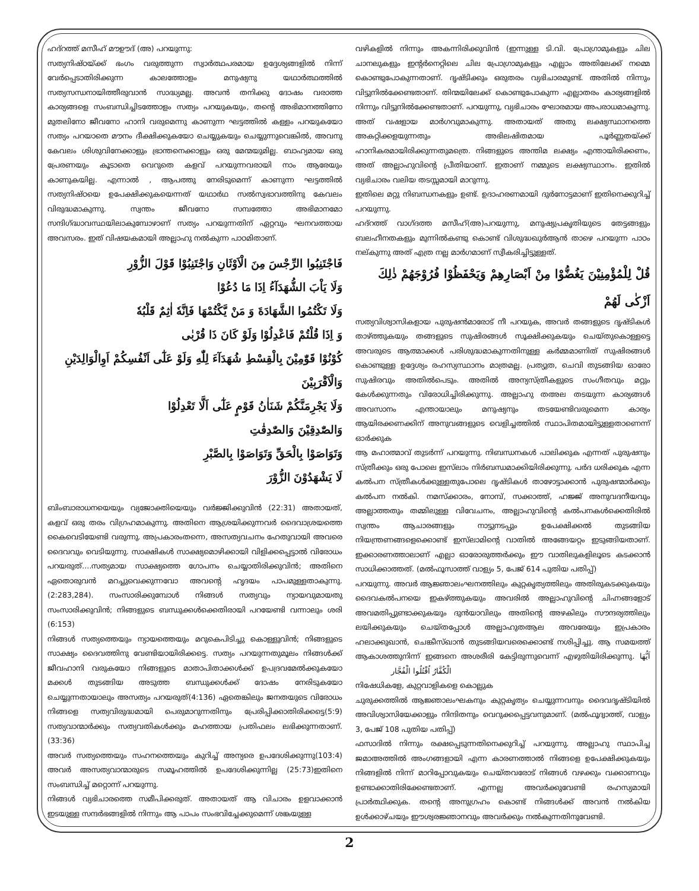ഹദ്റത്ത് മസീഹ് മൗഊദ് (അ) പറയുന്നു:
സത്യനിഷ്ഠയ്ക്ക് ഭംഗം വരുത്തുന്ന സ്വാർത്ഥപരമായ ഉദ്ദേശ്യങ്ങളിൽ നിന്ന് വേർപ്പെടാതിരിക്കുന്ന കാലത്തോളം മനുഷ്യനു യഥാർത്ഥത്തിൽ സത്യസന്ധനായിത്തീരുവാൻ സാദ്ധ്യമല്ല. അവൻ തനിക്കു ദോഷം വരാത്ത കാര്യങ്ങളെ സംബന്ധിച്ചിടത്തോളം സത്യം പറയുകയും, തന്റെ അഭിമാനത്തിനോ മുതലിനോ ജീവനോ ഹാനി വരുമെന്നു കാണുന്ന ഘട്ടത്തിൽ കള്ളം പറയുകയോ സത്യം പറയാതെ മൗനം ദീക്ഷിക്കുകയോ ചെയ്യുകയും ചെയ്യുന്നുവെങ്കിൽ, അവനു കേവലം ശിശുവിനേക്കാളും ഭ്രാന്തനെക്കാളും ഒരു മേന്മയുമില്ല. ബാഹ്യമായ ഒരു പ്രേരണയും കൂടാതെ വെറുതെ കളവ് പറയുന്നവരായി നാം ആരേയും കാണുകയില്ല. എന്നാൽ , ആപത്തു നേരിടുമെന്ന് കാണുന്ന ഘട്ടത്തിൽ സത്യനിഷ്ഠയെ ഉപേക്ഷിക്കുകയെന്നത് യഥാർഥ സൽസ്വഭാവത്തിനു കേവലം വിരുദ്ധമാകുന്നു. സ്വന്തം ജീവനോ സമ്പത്തോ അഭിമാനമോ സന്ദിഗ്ദ്ധാവസ്ഥയിലാകുമ്പോഴാണ് സത്യം പറയുന്നതിന് ഏറ്റവും ഘനവത്തായ അവസരം. ഇത് വിഷയകമായി അല്ലാഹു നൽകുന്ന പാഠമിതാണ്.
فَاجْتَنِبُوا الرِّجْسَ مِنَ الْاَوْثَانِ وَاجْتَنِبُوْا قَوْلَ الزُّوْرِ
وَلَا يَاْبَ الشُّهَدَآءُ اِذَا مَا دُعُوْا
وَلَا تَكْتُمُوا الشَّهَادَةَ وَ مَنْ يَّكْتُمْهَا فَاِنَّهٗ اٰثِمٌ قَلْبُهٗ
وَ اِذَا قُلْتُمْ فَاعْدِلُوْا وَلَوْ كَانَ ذَا قُرْبٰى
كُوْنُوْا قَوّٰمِيْنَ بِالْقِسْطِ شُهَدَآءَ لِلّٰهِ وَلَوْ عَلٰٓى اَنْفُسِكُمْ اَوِالْوَالِدَيْنِ وَالْاَقْرَبِيْنَ
وَلَا يَجْرِمَنَّكُمْ شَنَاٰنُ قَوْمٍ عَلٰٓى اَلَّا تَعْدِلُوْا
وَالصّٰدِقِيْنَ وَالصّٰدِقٰتِ
وَتَوَاصَوْا بِالْحَقِّ وَتَوَاصَوْا بِالصَّبْرِ
لَا يَشْهَدُوْنَ الزُّوْرَ
ബിംബാരാധനയെയും വ്യജോക്തിയെയും വർജ്ജിക്കുവിൻ (22:31) അതായത്, കളവ് ഒരു തരം വിഗ്രഹമാകുന്നു. അതിനെ ആശ്രയിക്കുന്നവർ ദൈവാശ്രയത്തെ കൈവെടിയേണ്ടി വരുന്നു. അപ്രകാരംതന്നെ, അസത്യവചനം ഹേതുവായി അവരെ ദൈവവും വെടിയുന്നു. സാക്ഷികൾ സാക്ഷ്യമൊഴിക്കായി വിളിക്കപ്പെട്ടാൽ വിരോധം പറയരുത്….സത്യമായ സാക്ഷ്യത്തെ ഗോപനം ചെയ്യാതിരിക്കുവിൻ; അതിനെ ഏതൊരുവൻ മറച്ചുവെക്കുന്നവോ അവന്റെ ഹൃദയം പാപമുള്ളതാകുന്നു. (2:283,284). സംസാരിക്കുമ്പോൾ നിങ്ങൾ സത്യവും ന്യായവുമായതു സംസാരിക്കുവിൻ; നിങ്ങളുടെ ബന്ധുക്കൾക്കെതിരായി പറയേണ്ടി വന്നാലും ശരി (6:153)
നിങ്ങൾ സത്യത്തെയും ന്യായത്തെയും മറുകെപിടിച്ചു കൊള്ളുവിൻ; നിങ്ങളുടെ സാക്ഷ്യം ദൈവത്തിനു വേണ്ടിയായിരിക്കട്ടെ. സത്യം പറയുന്നതുമൂലം നിങ്ങൾക്ക് ജീവഹാനി വരുകയോ നിങ്ങളുടെ മാതാപിതാക്കൾക്ക് ഉപദ്രവമേൽക്കുകയോ മക്കൾ തുടങ്ങിയ അടുത്ത ബന്ധുക്കൾക്ക് ദോഷം നേരിടുകയോ ചെയ്യുന്നതായാലും അസത്യം പറയരുത്(4:136) ഏതെങ്കിലും ജനതയുടെ വിരോധം നിങ്ങളെ സത്യവിരുദ്ധമായി പെരുമാറുന്നതിനും പ്രേരിപ്പിക്കാതിരിക്കട്ടെ(5:9) സത്യവാന്മാർക്കും സത്യവതികൾക്കും മഹത്തായ പ്രതിഫലം ലഭിക്കുന്നതാണ്. (33:36)
അവർ സത്യത്തെയും സഹനത്തെയും കുറിച്ച് അന്യരെ ഉപദേശിക്കുന്നു(103:4) അവർ അസത്യവാന്മാരുടെ സമൂഹത്തിൽ ഉപദേശിക്കുന്നില്ല (25:73)ഇതിനെ സംബന്ധിച്ച് മറ്റൊന്ന് പറയുന്നു.
നിങ്ങൾ വ്യഭിചാരത്തെ സമീപിക്കരുത്. അതായത് ആ വിചാരം ഉളവാക്കാൻ ഇടയുള്ള സന്ദർഭങ്ങളിൽ നിന്നും ആ പാപം സംഭവിച്ചേക്കുമെന്ന് ശങ്കയുള്ള
വഴികളിൽ നിന്നും അകന്നിരിക്കുവിൻ (ഇന്നുള്ള ടി.വി. പ്രോഗ്രാമുകളും ചില ചാനലുകളും ഇന്റർനെറ്റിലെ ചില പ്രോഗ്രാമുകളും എല്ലാം അതിലേക്ക് നമ്മെ കൊണ്ടുപോകുന്നതാണ്. ദൃഷ്ടിക്കും ഒരുതരം വ്യഭിചാരമുണ്ട്. അതിൽ നിന്നും വിട്ടുനിൽക്കേണ്ടതാണ്. തിന്മയിലേക്ക് കൊണ്ടുപോകുന്ന എല്ലാതരം കാര്യങ്ങളിൽ നിന്നും വിട്ടുനിൽക്കേണ്ടതാണ്. പറയുന്നു, വ്യഭിചാരം ഘോരമായ അപരാധമാകുന്നു. അത് വഷളായ മാർഗവുമാകുന്നു. അതായത് അതു ലക്ഷ്യസ്ഥാനത്തെ അകറ്റിക്കളയുന്നതും അഭിലഷിതമായ പൂർണ്ണതയ്ക്ക് ഹാനികരമായിരിക്കുന്നതുമത്രെ. നിങ്ങളുടെ അന്തിമ ലക്ഷ്യം എന്തായിരിക്കണം, അത് അല്ലാഹുവിന്റെ പ്രീതിയാണ്. ഇതാണ് നമ്മുടെ ലക്ഷ്യസ്ഥാനം. ഇതിൽ വ്യഭിചാരം വലിയ തടസ്സമായി മാറുന്നു.
ഇതിലെ മറ്റു നിബന്ധനകളും ഉണ്ട്. ഉദാഹരണമായി ദുർനോട്ടമാണ് ഇതിനെക്കുറിച്ച് പറയുന്നു.
ഹദ്റത്ത് വാഗ്ദത്ത മസീഹ്(അ)പറയുന്നു, മനുഷ്യപ്രകൃതിയുടെ തേട്ടങ്ങളും ബലഹീനതകളും മുന്നിൽകണ്ടു കൊണ്ട് വിശുദ്ധഖുർആൻ താഴെ പറയുന്ന പാഠം നല്കുന്നു അത് എത്ര നല്ല മാർഗമാണ് സ്വീകരിച്ചിട്ടുള്ളത്.
قُلْ لِلْمُؤْمِنِيْنَ يَغُضُّوْا مِنْ اَبْصَارِهِمْ وَيَحْفَظُوْا فُرُوْجَهُمْ ذٰلِكَ اَزْكٰى لَهُمْ
സത്യവിശ്വാസികളായ പുരുഷൻമാരോട് നീ പറയുക, അവർ തങ്ങളുടെ ദൃഷ്ടികൾ താഴ്ത്തുകയും തങ്ങളുടെ സുഷിരങ്ങൾ സൂക്ഷിക്കുകയും ചെയ്തുകൊള്ളട്ടെ അവരുടെ ആത്മാക്കൾ പരിശുദ്ധമാകുന്നതിനുള്ള കർമ്മമാണിത് സുഷിരങ്ങൾ കൊണ്ടുള്ള ഉദ്ദേശ്യം രഹസ്യസ്ഥാനം മാത്രമല്ല. പ്രത്യുത, ചെവി തുടങ്ങിയ ഓരോ സുഷിരവും അതിൽപെടും. അതിൽ അന്യസ്ത്രീകളുടെ സംഗീതവും മറ്റും കേൾക്കുന്നതും വിരോധിച്ചിരിക്കുന്നു. അല്ലാഹു തഅല തടയുന്ന കാര്യങ്ങൾ അവസാനം എന്തായാലും മനുഷ്യനും തടയേണ്ടിവരുമെന്ന കാര്യം ആയിരക്കണക്കിന് അനുവങ്ങളുടെ വെളിച്ചത്തിൽ സ്ഥാപിതമായിട്ടുള്ളതാണെന്ന് ഓർക്കുക
ആ മഹാത്മാവ് തുടർന്ന് പറയുന്നു. നിബന്ധനകൾ പാലിക്കുക എന്നത് പുരുഷനും സ്ത്രീക്കും ഒരു പോലെ ഇസ്‌ലാം നിർബന്ധമാക്കിയിരിക്കുന്നു. പർദ ധരിക്കുക എന്ന കൽപന സ്ത്രീകൾക്കുള്ളതുപോലെ ദൃഷ്ടികൾ താഴോട്ടാക്കാൻ പുരുഷന്മാർക്കും കൽപന നൽകി. നമസ്ക്കാരം, നോമ്പ്, സക്കാത്ത്, ഹജ്ജ് അനുവദനീയവും അല്ലാത്തതും തമ്മിലുള്ള വിവേചനം, അല്ലാഹുവിന്റെ കൽപനകൾക്കെതിരിൽ സ്വന്തം ആചാരങ്ങളും നാട്ടുനടപ്പും ഉപേക്ഷിക്കൽ തുടങ്ങിയ നിയന്ത്രണങ്ങളെക്കൊണ്ട് ഇസ്‌ലാമിന്റെ വാതിൽ അങ്ങേയറ്റം ഇടുങ്ങിയതാണ്. ഇക്കാരണത്താലാണ് എല്ലാ ഓരോരുത്തർക്കും ഈ വാതിലുകളിലൂടെ കടക്കാൻ സാധിക്കാത്തത്. (മൽഫൂസാത്ത് വാള്യം 5, പേജ് 614 പുതിയ പതിപ്പ്)
പറയുന്നു. അവർ ആജ്ഞാലംഘനത്തിലും കുറ്റകൃത്യത്തിലും അതിരുകടക്കുകയും ദൈവകൽപനയെ ഇകഴ്ത്തുകയും അവരിൽ അല്ലാഹുവിന്റെ ചിഹ്നങ്ങളോട് അവമതിപ്പുണ്ടാക്കുകയും ദുൻയാവിലും അതിന്റെ അഴകിലും സൗന്ദര്യത്തിലും ലയിക്കുകയും ചെയ്തപ്പോൾ അല്ലാഹുതആല അവരേയും ഇപ്രകാരം ഹലാക്കുഖാൻ, ചെങ്കീസ്ഖാൻ തുടങ്ങിയവരെക്കൊണ്ട് നശിപ്പിച്ചു. ആ സമയത്ത് ആകാശത്തുനിന്ന് ഇങ്ങനെ അശരീരി കേട്ടിരുന്നുവെന്ന് എഴുതിയിരിക്കുന്നു. اَيُّهَا الْكُفَّارُ اُقْتُلُوا الْفُجَّار
നിഷേധികളേ, കുറ്റവാളികളെ കൊല്ലുക
ചുരുക്കത്തിൽ ആജ്ഞാലംഘകനും കുറ്റകൃത്യം ചെയ്യുന്നവനും ദൈവദൃഷ്ടിയിൽ അവിശ്വാസിയേക്കാളും നിന്ദിതനും വെറുക്കപ്പെട്ടവനുമാണ്. (മൽഫൂദ്വാത്ത്, വാള്യം 3, പേജ് 108 പുതിയ പതിപ്പ്)
ഫസാദിൽ നിന്നും രക്ഷപ്പെടുന്നതിനെക്കുറിച്ച് പറയുന്നു. അല്ലാഹു സ്ഥാപിച്ച ജമാഅത്തിൽ അംഗങ്ങളായി എന്ന കാരണത്താൽ നിങ്ങളെ ഉപേക്ഷിക്കുകയും നിങ്ങളിൽ നിന്ന് മാറിപ്പോവുകയും ചെയ്തവരോട് നിങ്ങൾ വഴക്കും വക്കാണവും ഉണ്ടാക്കാതിരിക്കേണ്ടതാണ്. എന്നല്ല അവർക്കുവേണ്ടി രഹസ്യമായി പ്രാർത്ഥിക്കുക. തന്റെ അനുഗ്രഹം കൊണ്ട് നിങ്ങൾക്ക് അവൻ നൽകിയ ഉൾക്കാഴ്ചയും ഈശ്വരജ്ഞാനവും അവർക്കും നൽകുന്നതിനുവേണ്ടി.
2